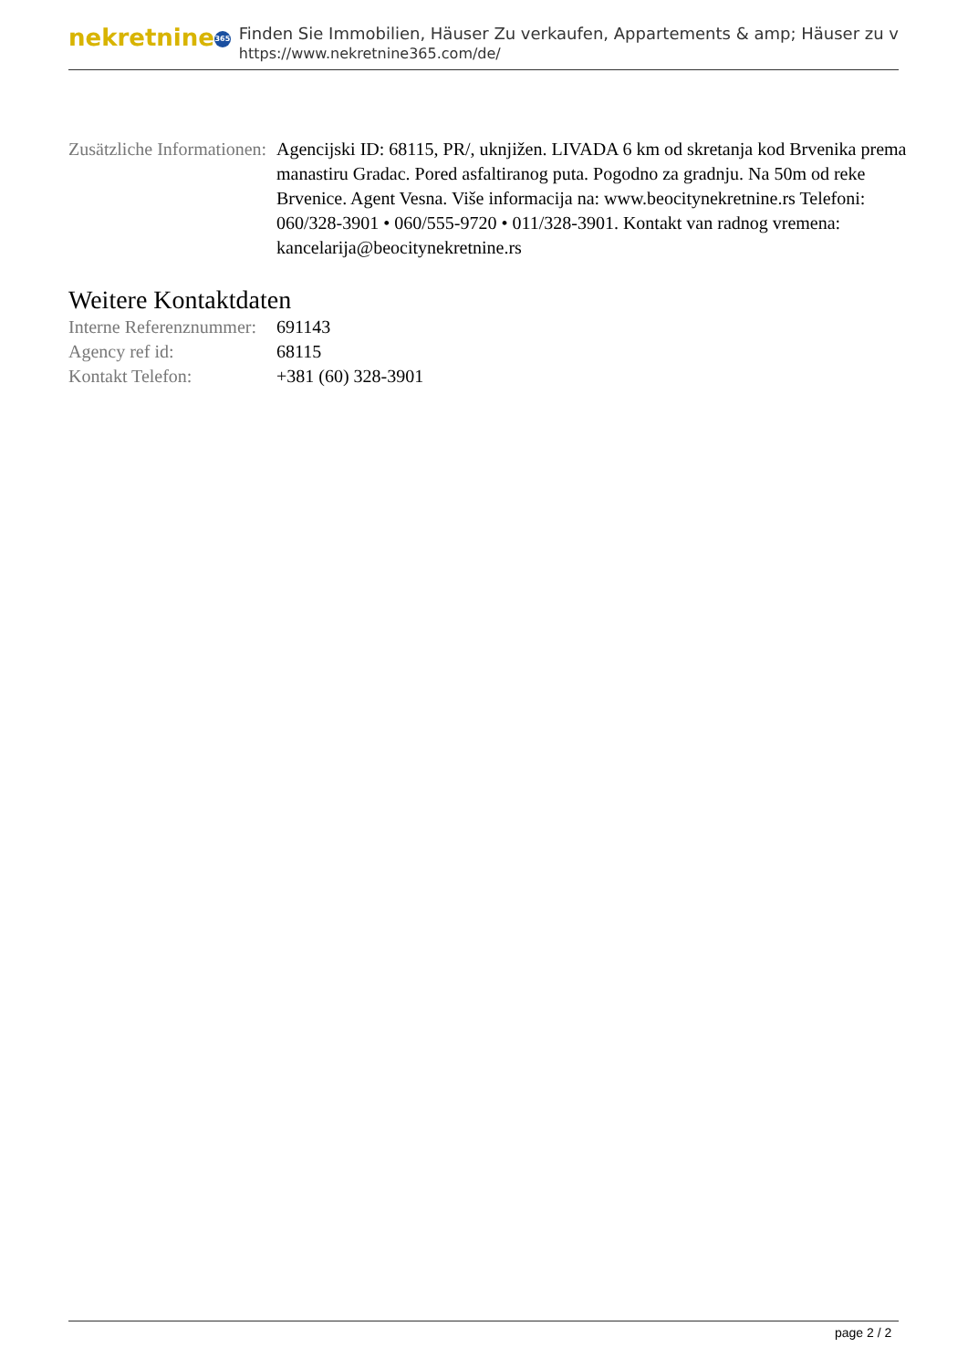nekretnine 365
Finden Sie Immobilien, Häuser Zu verkaufen, Appartements & amp; Häuser zu v
https://www.nekretnine365.com/de/
| Zusätzliche Informationen: | Agencijski ID: 68115, PR/, uknjižen. LIVADA 6 km od skretanja kod Brvenika prema manastiru Gradac. Pored asfaltiranog puta. Pogodno za gradnju. Na 50m od reke Brvenice. Agent Vesna. Više informacija na: www.beocitynekretnine.rs Telefoni: 060/328-3901 • 060/555-9720 • 011/328-3901. Kontakt van radnog vremena: kancelarija@beocitynekretnine.rs |
Weitere Kontaktdaten
| Interne Referenznummer: | 691143 |
| Agency ref id: | 68115 |
| Kontakt Telefon: | +381 (60) 328-3901 |
page 2 / 2